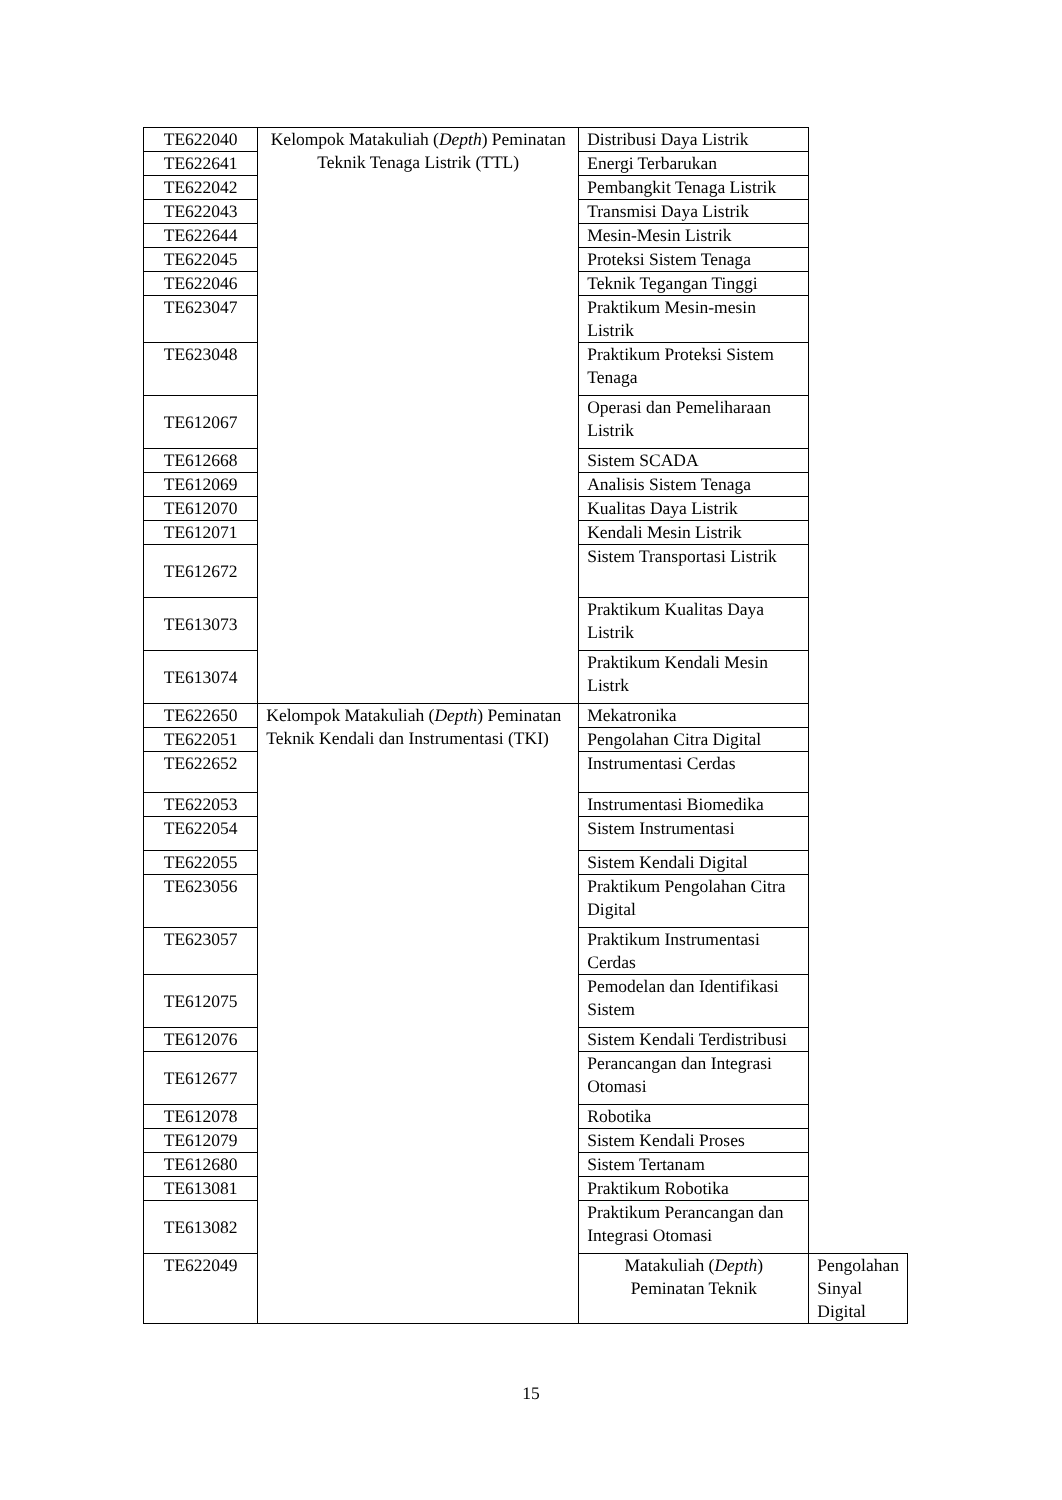| TE622040 | Kelompok Matakuliah ( Depth ) Peminatan Teknik Tenaga Listrik (TTL) | Distribusi Daya Listrik | |
| TE622641 | | Energi Terbarukan | |
| TE622042 | | Pembangkit Tenaga Listrik | |
| TE622043 | | Transmisi Daya Listrik | |
| TE622644 | | Mesin-Mesin Listrik | |
| TE622045 | | Proteksi Sistem Tenaga | |
| TE622046 | | Teknik Tegangan Tinggi | |
| TE623047 | | Praktikum Mesin-mesin Listrik | |
| TE623048 | | Praktikum Proteksi Sistem Tenaga | |
| TE612067 | | Operasi dan Pemeliharaan Listrik | |
| TE612668 | | Sistem SCADA | |
| TE612069 | | Analisis Sistem Tenaga | |
| TE612070 | | Kualitas Daya Listrik | |
| TE612071 | | Kendali Mesin Listrik | |
| TE612672 | | Sistem Transportasi Listrik | |
| TE613073 | | Praktikum Kualitas Daya Listrik | |
| TE613074 | | Praktikum Kendali Mesin Listrk | |
| TE622650 | Kelompok Matakuliah ( Depth ) Peminatan Teknik Kendali dan Instrumentasi (TKI) | Mekatronika | |
| TE622051 | | Pengolahan Citra Digital | |
| TE622652 | | Instrumentasi Cerdas | |
| TE622053 | | Instrumentasi Biomedika | |
| TE622054 | | Sistem Instrumentasi | |
| TE622055 | | Sistem Kendali Digital | |
| TE623056 | | Praktikum Pengolahan Citra Digital | |
| TE623057 | | Praktikum Instrumentasi Cerdas | |
| TE612075 | | Pemodelan dan Identifikasi Sistem | |
| TE612076 | | Sistem Kendali Terdistribusi | |
| TE612677 | | Perancangan dan Integrasi Otomasi | |
| TE612078 | | Robotika | |
| TE612079 | | Sistem Kendali Proses | |
| TE612680 | | Sistem Tertanam | |
| TE613081 | | Praktikum Robotika | |
| TE613082 | | Praktikum Perancangan dan Integrasi Otomasi | |
| TE622049 | | Matakuliah ( Depth ) Peminatan Teknik | Pengolahan Sinyal Digital |
15